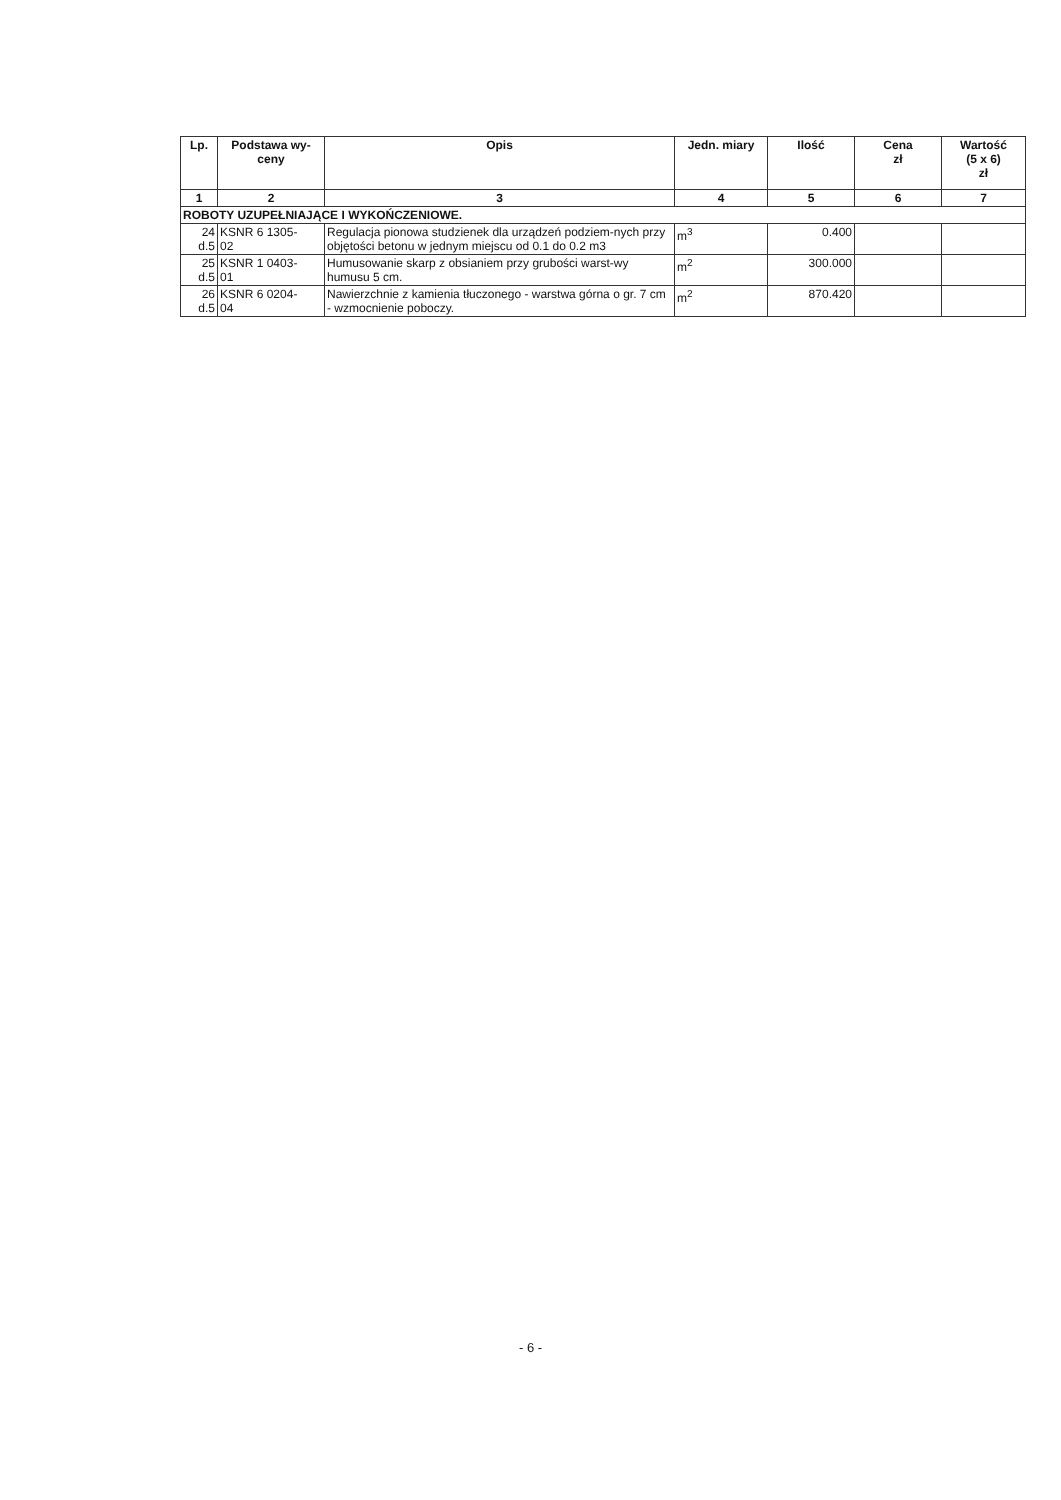| Lp. | Podstawa wy- ceny | Opis | Jedn. miary | Ilość | Cena zł | Wartość (5 x 6) zł |
| --- | --- | --- | --- | --- | --- | --- |
| 1 | 2 | 3 | 4 | 5 | 6 | 7 |
| ROBOTY UZUPEŁNIAJĄCE I WYKOŃCZENIOWE. | | | | | | |
| 24 d.5 | KSNR 6 1305- 02 | Regulacja pionowa studzienek dla urządzeń podziem-nych przy objętości betonu w jednym miejscu od 0.1 do 0.2 m3 | m<sup>3</sup> | 0.400 | | |
| 25 d.5 | KSNR 1 0403- 01 | Humusowanie skarp z obsianiem przy grubości warst-wy humusu 5 cm. | m<sup>2</sup> | 300.000 | | |
| 26 d.5 | KSNR 6 0204- 04 | Nawierzchnie z kamienia tłuczonego - warstwa górna o gr. 7 cm - wzmocnienie poboczy. | m<sup>2</sup> | 870.420 | | |
- 6 -